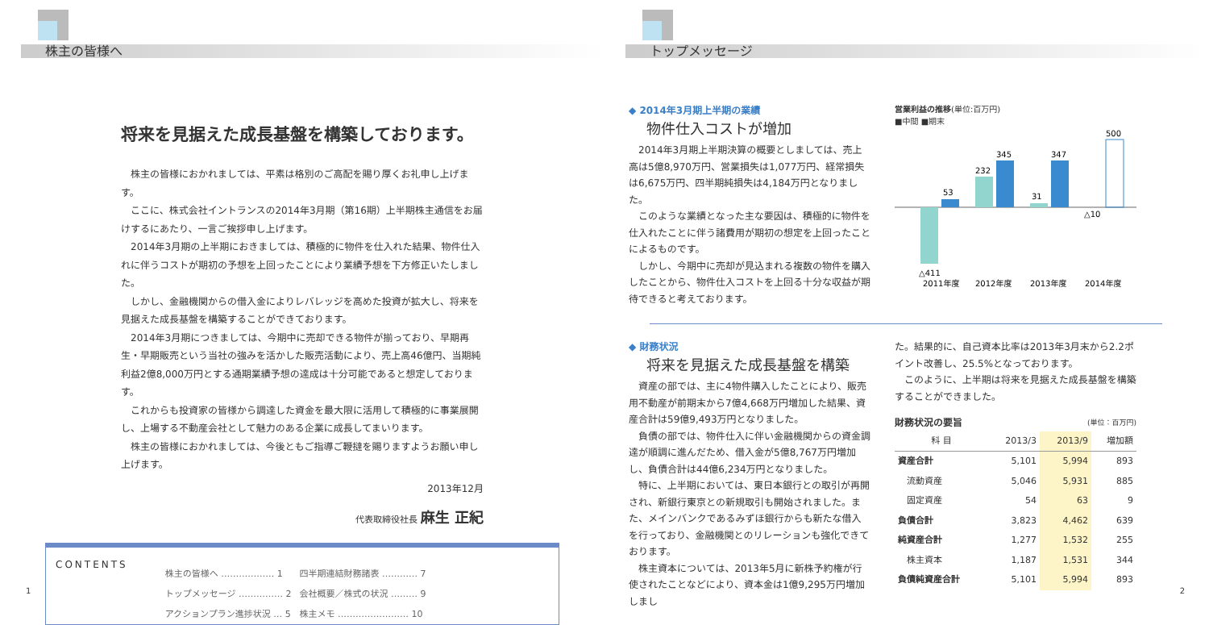株主の皆様へ
将来を見据えた成長基盤を構築しております。
株主の皆様におかれましては、平素は格別のご高配を賜り厚くお礼申し上げます。
ここに、株式会社イントランスの2014年3月期（第16期）上半期株主通信をお届けするにあたり、一言ご挨拶申し上げます。
2014年3月期の上半期におきましては、積極的に物件を仕入れた結果、物件仕入れに伴うコストが期初の予想を上回ったことにより業績予想を下方修正いたしました。
しかし、金融機関からの借入金によりレバレッジを高めた投資が拡大し、将来を見据えた成長基盤を構築することができております。
2014年3月期につきましては、今期中に売却できる物件が揃っており、早期再生・早期販売という当社の強みを活かした販売活動により、売上高46億円、当期純利益2億8,000万円とする通期業績予想の達成は十分可能であると想定しております。
これからも投資家の皆様から調達した資金を最大限に活用して積極的に事業展開し、上場する不動産会社として魅力のある企業に成長してまいります。
株主の皆様におかれましては、今後ともご指導ご鞭撻を賜りますようお願い申し上げます。
2013年12月
代表取締役社長 麻生 正紀
CONTENTS
| 株主の皆様へ ……………… 1 | 四半期連結財務諸表 ………… 7 |
| トップメッセージ …………… 2 | 会社概要／株式の状況 ……… 9 |
| アクションプラン進捗状況 … 5 | 株主メモ …………………… 10 |
1
トップメッセージ
◆ 2014年3月期上半期の業績
物件仕入コストが増加
2014年3月期上半期決算の概要としましては、売上高は5億8,970万円、営業損失は1,077万円、経常損失は6,675万円、四半期純損失は4,184万円となりました。
このような業績となった主な要因は、積極的に物件を仕入れたことに伴う諸費用が期初の想定を上回ったことによるものです。
しかし、今期中に売却が見込まれる複数の物件を購入したことから、物件仕入コストを上回る十分な収益が期待できると考えております。
営業利益の推移(単位:百万円)
■中間 ■期末
△411
53
232
345
31
347
△10
500
2011年度
2012年度
2013年度
2014年度
◆ 財務状況
将来を見据えた成長基盤を構築
資産の部では、主に4物件購入したことにより、販売用不動産が前期末から7億4,668万円増加した結果、資産合計は59億9,493万円となりました。
負債の部では、物件仕入に伴い金融機関からの資金調達が順調に進んだため、借入金が5億8,767万円増加し、負債合計は44億6,234万円となりました。
特に、上半期においては、東日本銀行との取引が再開され、新銀行東京との新規取引も開始されました。また、メインバンクであるみずほ銀行からも新たな借入を行っており、金融機関とのリレーションも強化できております。
株主資本については、2013年5月に新株予約権が行使されたことなどにより、資本金は1億9,295万円増加しまし
た。結果的に、自己資本比率は2013年3月末から2.2ポイント改善し、25.5%となっております。
このように、上半期は将来を見据えた成長基盤を構築することができました。
財務状況の要旨 (単位：百万円)
| 科 目 | 2013/3 | 2013/9 | 増加額 |
| --- | --- | --- | --- |
| 資産合計 | 5,101 | 5,994 | 893 |
| 流動資産 | 5,046 | 5,931 | 885 |
| 固定資産 | 54 | 63 | 9 |
| 負債合計 | 3,823 | 4,462 | 639 |
| 純資産合計 | 1,277 | 1,532 | 255 |
| 株主資本 | 1,187 | 1,531 | 344 |
| 負債純資産合計 | 5,101 | 5,994 | 893 |
2